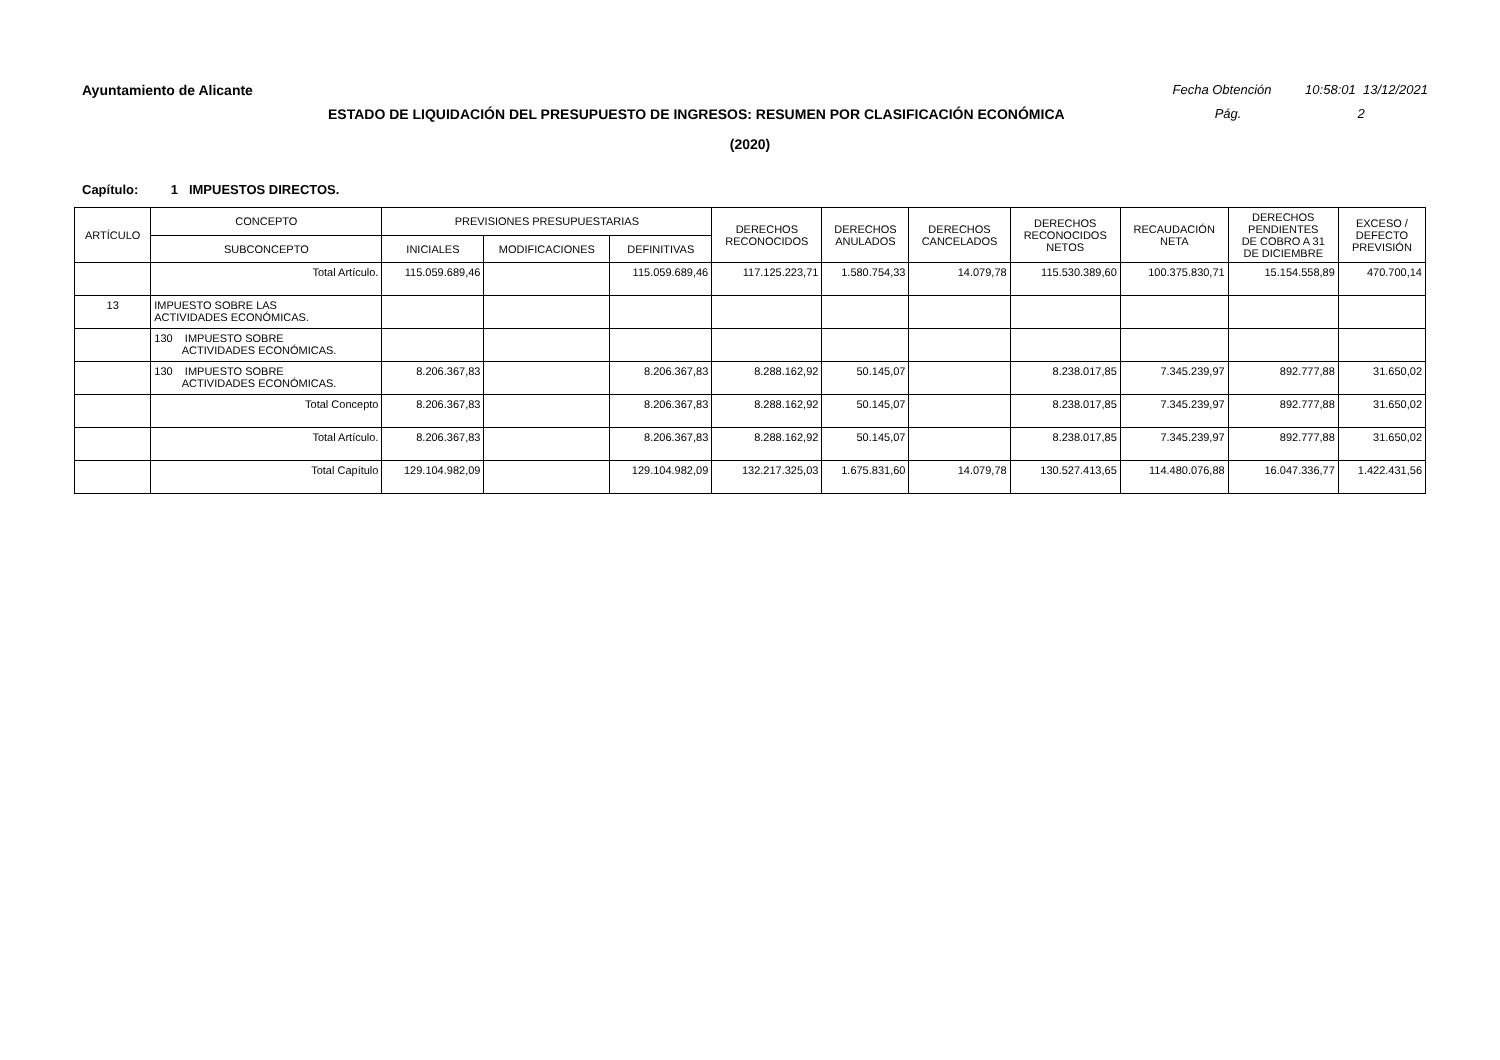Ayuntamiento de Alicante Fecha Obtención 10:58:01 13/12/2021
ESTADO DE LIQUIDACIÓN DEL PRESUPUESTO DE INGRESOS: RESUMEN POR CLASIFICACIÓN ECONÓMICA
Pág. 2
(2020)
Capítulo: 1 IMPUESTOS DIRECTOS.
| ARTÍCULO | CONCEPTO | PREVISIONES PRESUPUESTARIAS | | | DERECHOS RECONOCIDOS | DERECHOS ANULADOS | DERECHOS CANCELADOS | DERECHOS RECONOCIDOS NETOS | RECAUDACIÓN NETA | DERECHOS PENDIENTES DE COBRO A 31 DE DICIEMBRE | EXCESO / DEFECTO PREVISIÓN |
| --- | --- | --- | --- | --- | --- | --- | --- | --- | --- | --- | --- |
| | SUBCONCEPTO | INICIALES | MODIFICACIONES | DEFINITIVAS | | | | | | | |
| | Total Artículo. | 115.059.689,46 | | 115.059.689,46 | 117.125.223,71 | 1.580.754,33 | 14.079,78 | 115.530.389,60 | 100.375.830,71 | 15.154.558,89 | 470.700,14 |
| 13 | IMPUESTO SOBRE LAS ACTIVIDADES ECONÓMICAS. | | | | | | | | | | |
| | 130 IMPUESTO SOBRE ACTIVIDADES ECONÓMICAS. | | | | | | | | | | |
| | 130 IMPUESTO SOBRE ACTIVIDADES ECONÓMICAS. | 8.206.367,83 | | 8.206.367,83 | 8.288.162,92 | 50.145,07 | | 8.238.017,85 | 7.345.239,97 | 892.777,88 | 31.650,02 |
| | Total Concepto | 8.206.367,83 | | 8.206.367,83 | 8.288.162,92 | 50.145,07 | | 8.238.017,85 | 7.345.239,97 | 892.777,88 | 31.650,02 |
| | Total Artículo. | 8.206.367,83 | | 8.206.367,83 | 8.288.162,92 | 50.145,07 | | 8.238.017,85 | 7.345.239,97 | 892.777,88 | 31.650,02 |
| | Total Capítulo | 129.104.982,09 | | 129.104.982,09 | 132.217.325,03 | 1.675.831,60 | 14.079,78 | 130.527.413,65 | 114.480.076,88 | 16.047.336,77 | 1.422.431,56 |